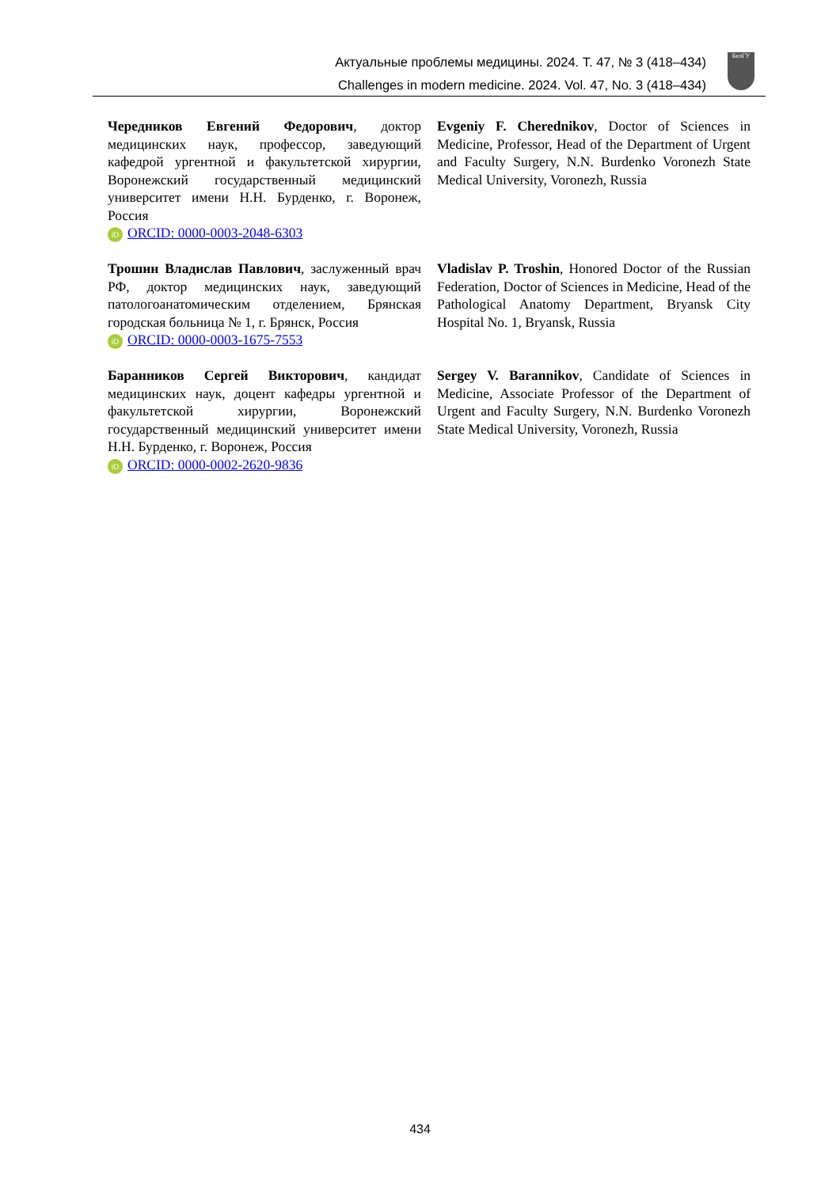Актуальные проблемы медицины. 2024. Т. 47, № 3 (418–434)
Challenges in modern medicine. 2024. Vol. 47, No. 3 (418–434)
БелГУ
Чередников Евгений Федорович, доктор медицинских наук, профессор, заведующий кафедрой ургентной и факультетской хирургии, Воронежский государственный медицинский университет имени Н.Н. Бурденко, г. Воронеж, Россия
iD ORCID: 0000-0003-2048-6303
Evgeniy F. Cherednikov, Doctor of Sciences in Medicine, Professor, Head of the Department of Urgent and Faculty Surgery, N.N. Burdenko Voronezh State Medical University, Voronezh, Russia
Трошин Владислав Павлович, заслуженный врач РФ, доктор медицинских наук, заведующий патологоанатомическим отделением, Брянская городская больница № 1, г. Брянск, Россия
iD ORCID: 0000-0003-1675-7553
Vladislav P. Troshin, Honored Doctor of the Russian Federation, Doctor of Sciences in Medicine, Head of the Pathological Anatomy Department, Bryansk City Hospital No. 1, Bryansk, Russia
Баранников Сергей Викторович, кандидат медицинских наук, доцент кафедры ургентной и факультетской хирургии, Воронежский государственный медицинский университет имени Н.Н. Бурденко, г. Воронеж, Россия
iD ORCID: 0000-0002-2620-9836
Sergey V. Barannikov, Candidate of Sciences in Medicine, Associate Professor of the Department of Urgent and Faculty Surgery, N.N. Burdenko Voronezh State Medical University, Voronezh, Russia
434